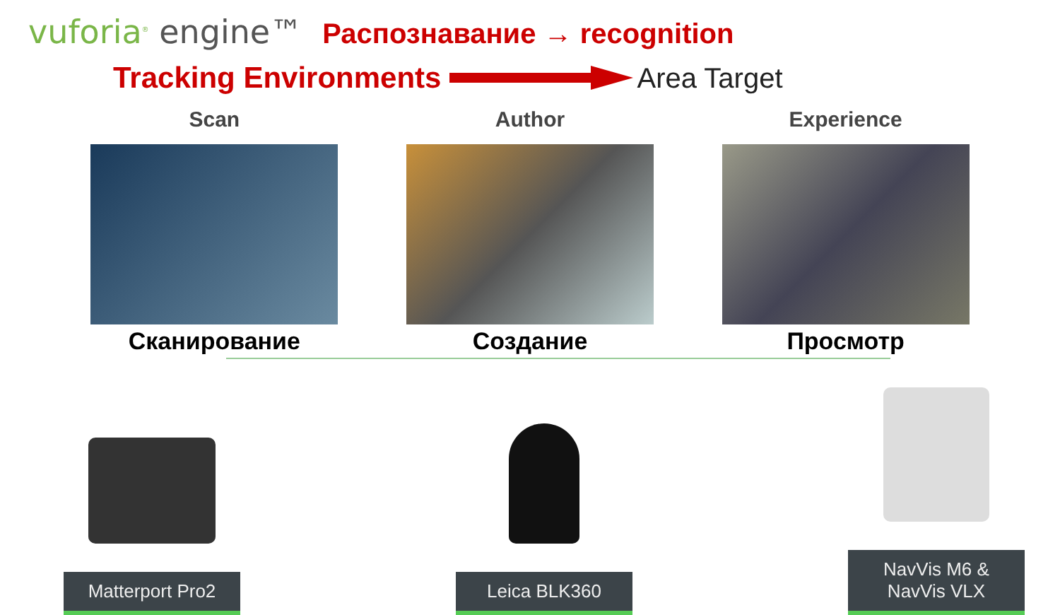vuforia<sup>®</sup> engine™
Распознавание → recognition
Tracking Environments Area Target
Scan
Сканирование
Author
Создание
Experience
Просмотр
Matterport Pro2
Leica BLK360
NavVis M6 &
NavVis VLX